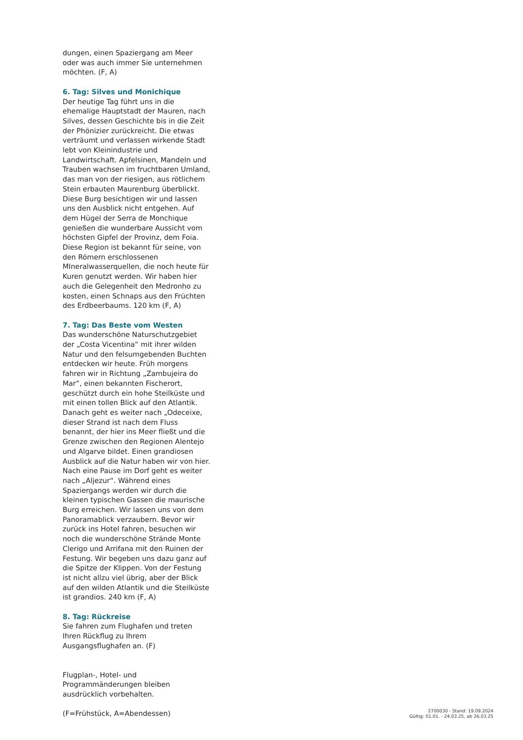dungen, einen Spaziergang am Meer oder was auch immer Sie unternehmen möchten. (F, A)
6. Tag: Silves und Monichique
Der heutige Tag führt uns in die ehemalige Hauptstadt der Mauren, nach Silves, dessen Geschichte bis in die Zeit der Phönizier zurückreicht. Die etwas verträumt und verlassen wirkende Stadt lebt von Kleinindustrie und Landwirtschaft. Apfelsinen, Mandeln und Trauben wachsen im fruchtbaren Umland, das man von der riesigen, aus rötlichem Stein erbauten Maurenburg überblickt. Diese Burg besichtigen wir und lassen uns den Ausblick nicht entgehen. Auf dem Hügel der Serra de Monchique genießen die wunderbare Aussicht vom höchsten Gipfel der Provinz, dem Foia. Diese Region ist bekannt für seine, von den Römern erschlossenen MIneralwasserquellen, die noch heute für Kuren genutzt werden. Wir haben hier auch die Gelegenheit den Medronho zu kosten, einen Schnaps aus den Früchten des Erdbeerbaums. 120 km (F, A)
7. Tag: Das Beste vom Westen
Das wunderschöne Naturschutzgebiet der „Costa Vicentina“ mit ihrer wilden Natur und den felsumgebenden Buchten entdecken wir heute. Früh morgens fahren wir in Richtung „Zambujeira do Mar“, einen bekannten Fischerort, geschützt durch ein hohe Steilküste und mit einen tollen Blick auf den Atlantik. Danach geht es weiter nach „Odeceixe, dieser Strand ist nach dem Fluss benannt, der hier ins Meer fließt und die Grenze zwischen den Regionen Alentejo und Algarve bildet. Einen grandiosen Ausblick auf die Natur haben wir von hier. Nach eine Pause im Dorf geht es weiter nach „Aljezur“. Während eines Spaziergangs werden wir durch die kleinen typischen Gassen die maurische Burg erreichen. Wir lassen uns von dem Panoramablick verzaubern. Bevor wir zurück ins Hotel fahren, besuchen wir noch die wunderschöne Strände Monte Clerigo und Arrifana mit den Ruinen der Festung. Wir begeben uns dazu ganz auf die Spitze der Klippen. Von der Festung ist nicht allzu viel übrig, aber der Blick auf den wilden Atlantik und die Steilküste ist grandios. 240 km (F, A)
8. Tag: Rückreise
Sie fahren zum Flughafen und treten Ihren Rückflug zu Ihrem Ausgangsflughafen an. (F)
Flugplan-, Hotel- und Programmänderungen bleiben ausdrücklich vorbehalten.
(F=Frühstück, A=Abendessen)
2700030 - Stand: 19.09.2024
Gültig: 01.01. - 24.03.25, ab 26.03.25